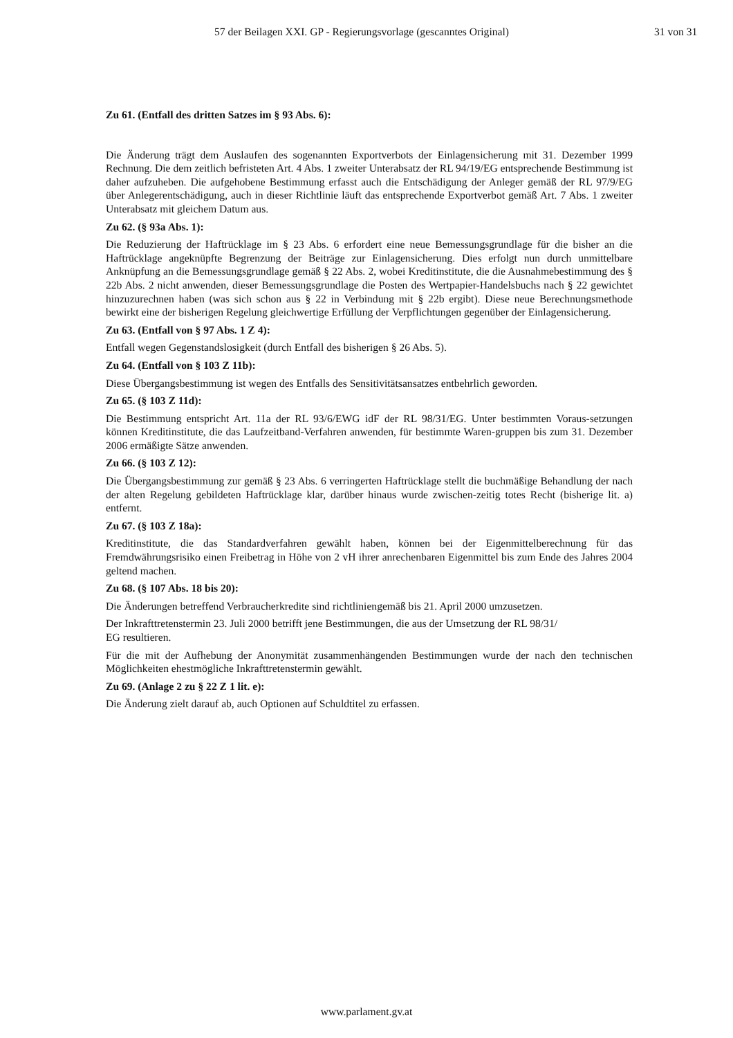57 der Beilagen XXI. GP - Regierungsvorlage (gescanntes Original) 31 von 31
Zu 61. (Entfall des dritten Satzes im § 93 Abs. 6):
Die Änderung trägt dem Auslaufen des sogenannten Exportverbots der Einlagensicherung mit 31. Dezember 1999 Rechnung. Die dem zeitlich befristeten Art. 4 Abs. 1 zweiter Unterabsatz der RL 94/19/EG entsprechende Bestimmung ist daher aufzuheben. Die aufgehobene Bestimmung erfasst auch die Entschädigung der Anleger gemäß der RL 97/9/EG über Anlegerentschädigung, auch in dieser Richtlinie läuft das entsprechende Exportverbot gemäß Art. 7 Abs. 1 zweiter Unterabsatz mit gleichem Datum aus.
Zu 62. (§ 93a Abs. 1):
Die Reduzierung der Haftrücklage im § 23 Abs. 6 erfordert eine neue Bemessungsgrundlage für die bisher an die Haftrücklage angeknüpfte Begrenzung der Beiträge zur Einlagensicherung. Dies erfolgt nun durch unmittelbare Anknüpfung an die Bemessungsgrundlage gemäß § 22 Abs. 2, wobei Kreditinstitute, die die Ausnahmebestimmung des § 22b Abs. 2 nicht anwenden, dieser Bemessungsgrundlage die Posten des Wertpapier-Handelsbuchs nach § 22 gewichtet hinzuzurechnen haben (was sich schon aus § 22 in Verbindung mit § 22b ergibt). Diese neue Berechnungsmethode bewirkt eine der bisherigen Regelung gleichwertige Erfüllung der Verpflichtungen gegenüber der Einlagensicherung.
Zu 63. (Entfall von § 97 Abs. 1 Z 4):
Entfall wegen Gegenstandslosigkeit (durch Entfall des bisherigen § 26 Abs. 5).
Zu 64. (Entfall von § 103 Z 11b):
Diese Übergangsbestimmung ist wegen des Entfalls des Sensitivitätsansatzes entbehrlich geworden.
Zu 65. (§ 103 Z 11d):
Die Bestimmung entspricht Art. 11a der RL 93/6/EWG idF der RL 98/31/EG. Unter bestimmten Voraus-setzungen können Kreditinstitute, die das Laufzeitband-Verfahren anwenden, für bestimmte Waren-gruppen bis zum 31. Dezember 2006 ermäßigte Sätze anwenden.
Zu 66. (§ 103 Z 12):
Die Übergangsbestimmung zur gemäß § 23 Abs. 6 verringerten Haftrücklage stellt die buchmäßige Behandlung der nach der alten Regelung gebildeten Haftrücklage klar, darüber hinaus wurde zwischen-zeitig totes Recht (bisherige lit. a) entfernt.
Zu 67. (§ 103 Z 18a):
Kreditinstitute, die das Standardverfahren gewählt haben, können bei der Eigenmittelberechnung für das Fremdwährungsrisiko einen Freibetrag in Höhe von 2 vH ihrer anrechenbaren Eigenmittel bis zum Ende des Jahres 2004 geltend machen.
Zu 68. (§ 107 Abs. 18 bis 20):
Die Änderungen betreffend Verbraucherkredite sind richtliniengemäß bis 21. April 2000 umzusetzen.
Der Inkrafttretenstermin 23. Juli 2000 betrifft jene Bestimmungen, die aus der Umsetzung der RL 98/31/
EG resultieren.
Für die mit der Aufhebung der Anonymität zusammenhängenden Bestimmungen wurde der nach den technischen Möglichkeiten ehestmögliche Inkrafttretenstermin gewählt.
Zu 69. (Anlage 2 zu § 22 Z 1 lit. e):
Die Änderung zielt darauf ab, auch Optionen auf Schuldtitel zu erfassen.
www.parlament.gv.at